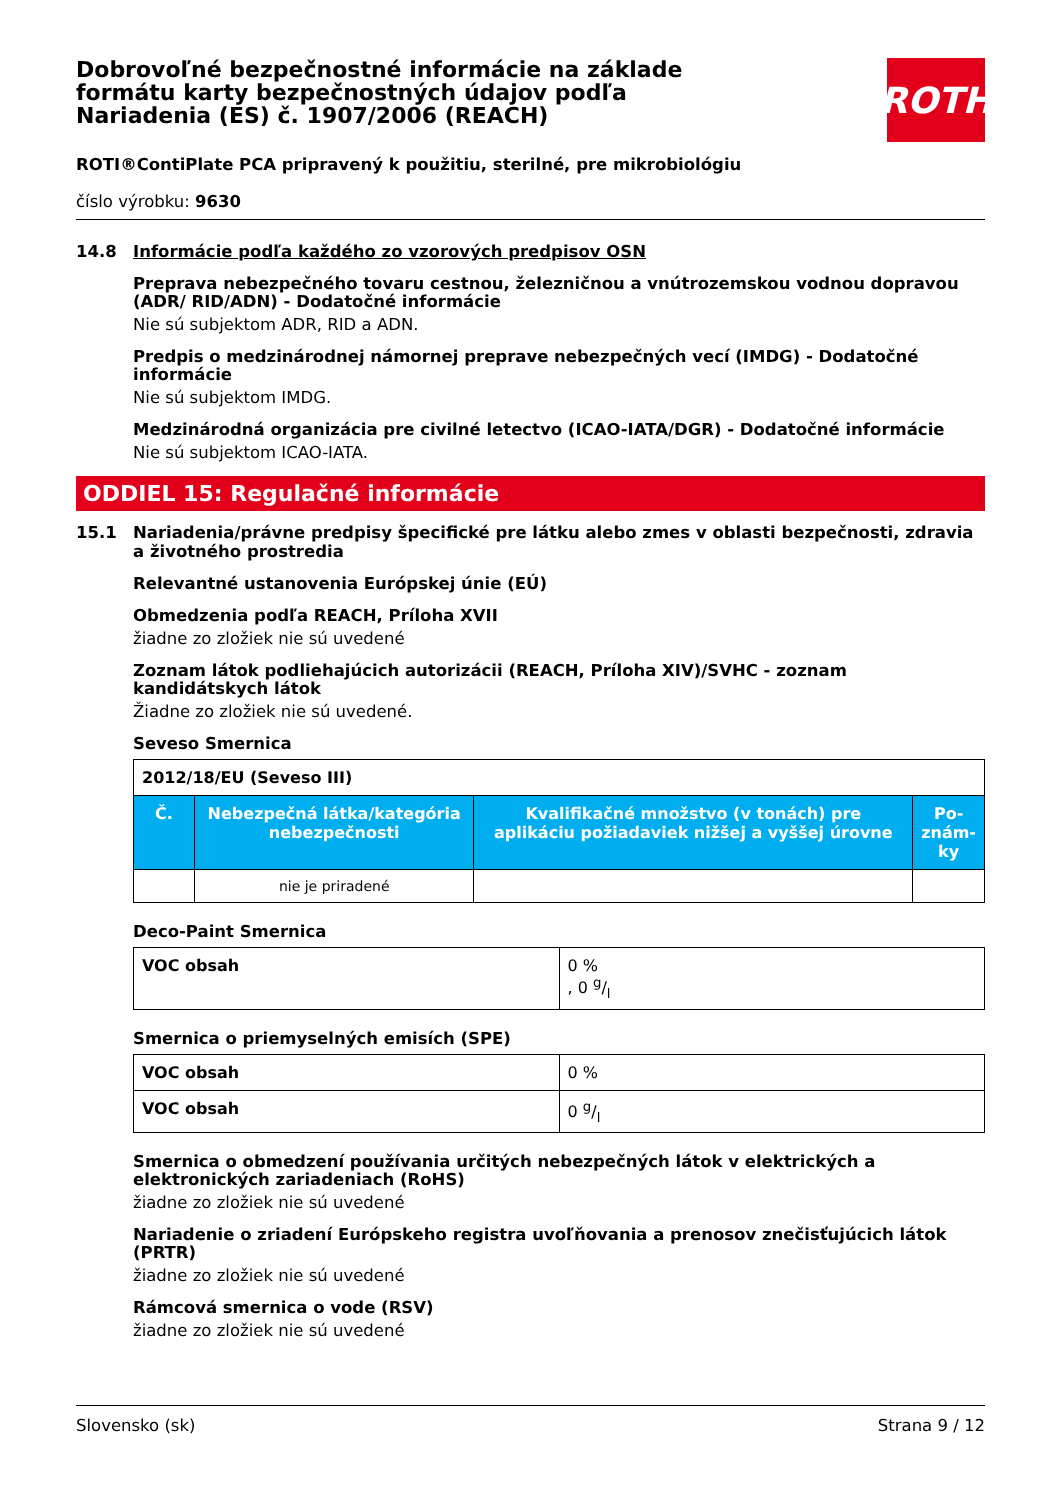Dobrovoľné bezpečnostné informácie na základe formátu karty bezpečnostných údajov podľa Nariadenia (ES) č. 1907/2006 (REACH)
ROTH
ROTI®ContiPlate PCA pripravený k použitiu, sterilné, pre mikrobiológiu
číslo výrobku: 9630
14.8 Informácie podľa každého zo vzorových predpisov OSN
Preprava nebezpečného tovaru cestnou, železničnou a vnútrozemskou vodnou dopravou (ADR/ RID/ADN) - Dodatočné informácie
Nie sú subjektom ADR, RID a ADN.
Predpis o medzinárodnej námornej preprave nebezpečných vecí (IMDG) - Dodatočné informácie
Nie sú subjektom IMDG.
Medzinárodná organizácia pre civilné letectvo (ICAO-IATA/DGR) - Dodatočné informácie
Nie sú subjektom ICAO-IATA.
ODDIEL 15: Regulačné informácie
15.1 Nariadenia/právne predpisy špecifické pre látku alebo zmes v oblasti bezpečnosti, zdravia a životného prostredia
Relevantné ustanovenia Európskej únie (EÚ)
Obmedzenia podľa REACH, Príloha XVII
žiadne zo zložiek nie sú uvedené
Zoznam látok podliehajúcich autorizácii (REACH, Príloha XIV)/SVHC - zoznam kandidátskych látok
Žiadne zo zložiek nie sú uvedené.
Seveso Smernica
| 2012/18/EU (Seveso III) | | | |
| --- | --- | --- | --- |
| Č. | Nebezpečná látka/kategória nebezpečnosti | Kvalifikačné množstvo (v tonách) pre aplikáciu požiadaviek nižšej a vyššej úrovne | Po-znám-ky |
| | nie je priradené | | |
Deco-Paint Smernica
| VOC obsah | 0 % , 0 g/l |
Smernica o priemyselných emisích (SPE)
| VOC obsah | 0 % |
| VOC obsah | 0 g/l |
Smernica o obmedzení používania určitých nebezpečných látok v elektrických a elektronických zariadeniach (RoHS)
žiadne zo zložiek nie sú uvedené
Nariadenie o zriadení Európskeho registra uvoľňovania a prenosov znečisťujúcich látok (PRTR)
žiadne zo zložiek nie sú uvedené
Rámcová smernica o vode (RSV)
žiadne zo zložiek nie sú uvedené
Slovensko (sk) Strana 9 / 12